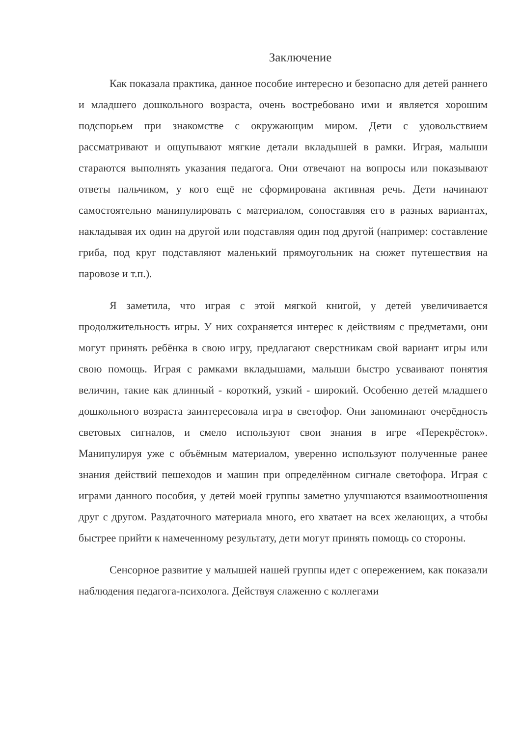Заключение
Как показала практика, данное пособие интересно и безопасно для детей раннего и младшего дошкольного возраста, очень востребовано ими и является хорошим подспорьем при знакомстве с окружающим миром. Дети с удовольствием рассматривают и ощупывают мягкие детали вкладышей в рамки. Играя, малыши стараются выполнять указания педагога. Они отвечают на вопросы или показывают ответы пальчиком, у кого ещё не сформирована активная речь. Дети начинают самостоятельно манипулировать с материалом, сопоставляя его в разных вариантах, накладывая их один на другой или подставляя один под другой (например: составление гриба, под круг подставляют маленький прямоугольник на сюжет путешествия на паровозе и т.п.).
Я заметила, что играя с этой мягкой книгой, у детей увеличивается продолжительность игры. У них сохраняется интерес к действиям с предметами, они могут принять ребёнка в свою игру, предлагают сверстникам свой вариант игры или свою помощь. Играя с рамками вкладышами, малыши быстро усваивают понятия величин, такие как длинный - короткий, узкий - широкий. Особенно детей младшего дошкольного возраста заинтересовала игра в светофор. Они запоминают очерёдность световых сигналов, и смело используют свои знания в игре «Перекрёсток». Манипулируя уже с объёмным материалом, уверенно используют полученные ранее знания действий пешеходов и машин при определённом сигнале светофора. Играя с играми данного пособия, у детей моей группы заметно улучшаются взаимоотношения друг с другом. Раздаточного материала много, его хватает на всех желающих, а чтобы быстрее прийти к намеченному результату, дети могут принять помощь со стороны.
Сенсорное развитие у малышей нашей группы идет с опережением, как показали наблюдения педагога-психолога. Действуя слаженно с коллегами